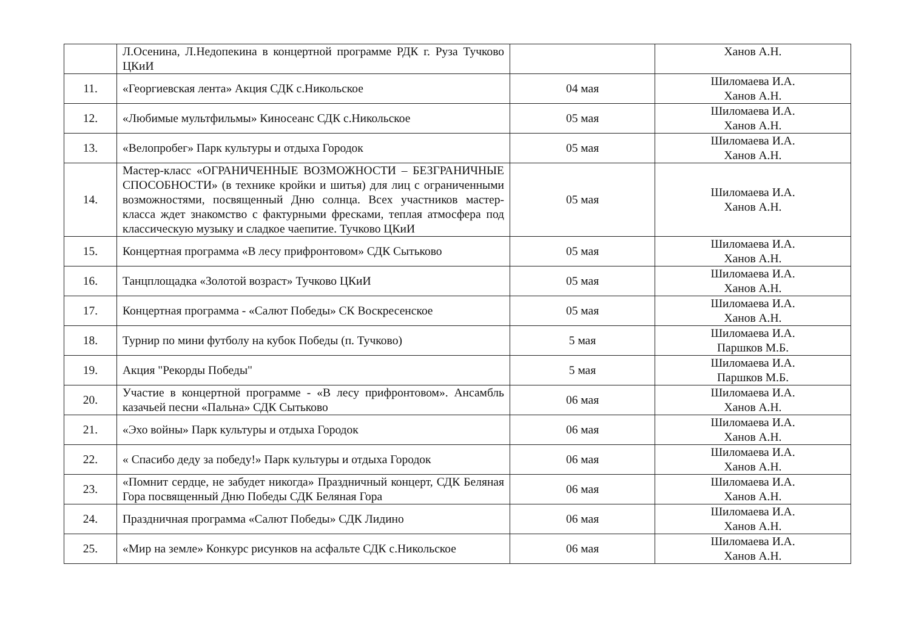| | Л.Осенина, Л.Недопекина в концертной программе РДК г. Руза Тучково ЦКиИ | | Ханов А.Н. |
| 11. | «Георгиевская лента» Акция СДК с.Никольское | 04 мая | Шиломаева И.А. Ханов А.Н. |
| 12. | «Любимые мультфильмы» Киносеанс СДК с.Никольское | 05 мая | Шиломаева И.А. Ханов А.Н. |
| 13. | «Велопробег» Парк культуры и отдыха Городок | 05 мая | Шиломаева И.А. Ханов А.Н. |
| 14. | Мастер-класс «ОГРАНИЧЕННЫЕ ВОЗМОЖНОСТИ – БЕЗГРАНИЧНЫЕ СПОСОБНОСТИ» (в технике кройки и шитья) для лиц с ограниченными возможностями, посвященный Дню солнца. Всех участников мастер-класса ждет знакомство с фактурными фресками, теплая атмосфера под классическую музыку и сладкое чаепитие. Тучково ЦКиИ | 05 мая | Шиломаева И.А. Ханов А.Н. |
| 15. | Концертная программа «В лесу прифронтовом» СДК Сытьково | 05 мая | Шиломаева И.А. Ханов А.Н. |
| 16. | Танцплощадка «Золотой возраст» Тучково ЦКиИ | 05 мая | Шиломаева И.А. Ханов А.Н. |
| 17. | Концертная программа - «Салют Победы» СК Воскресенское | 05 мая | Шиломаева И.А. Ханов А.Н. |
| 18. | Турнир по мини футболу на кубок Победы (п. Тучково) | 5 мая | Шиломаева И.А. Паршков М.Б. |
| 19. | Акция "Рекорды Победы" | 5 мая | Шиломаева И.А. Паршков М.Б. |
| 20. | Участие в концертной программе - «В лесу прифронтовом». Ансамбль казачьей песни «Пальна» СДК Сытьково | 06 мая | Шиломаева И.А. Ханов А.Н. |
| 21. | «Эхо войны» Парк культуры и отдыха Городок | 06 мая | Шиломаева И.А. Ханов А.Н. |
| 22. | « Спасибо деду за победу!» Парк культуры и отдыха Городок | 06 мая | Шиломаева И.А. Ханов А.Н. |
| 23. | «Помнит сердце, не забудет никогда» Праздничный концерт, СДК Беляная Гора посвященный Дню Победы СДК Беляная Гора | 06 мая | Шиломаева И.А. Ханов А.Н. |
| 24. | Праздничная программа «Салют Победы» СДК Лидино | 06 мая | Шиломаева И.А. Ханов А.Н. |
| 25. | «Мир на земле» Конкурс рисунков на асфальте СДК с.Никольское | 06 мая | Шиломаева И.А. Ханов А.Н. |